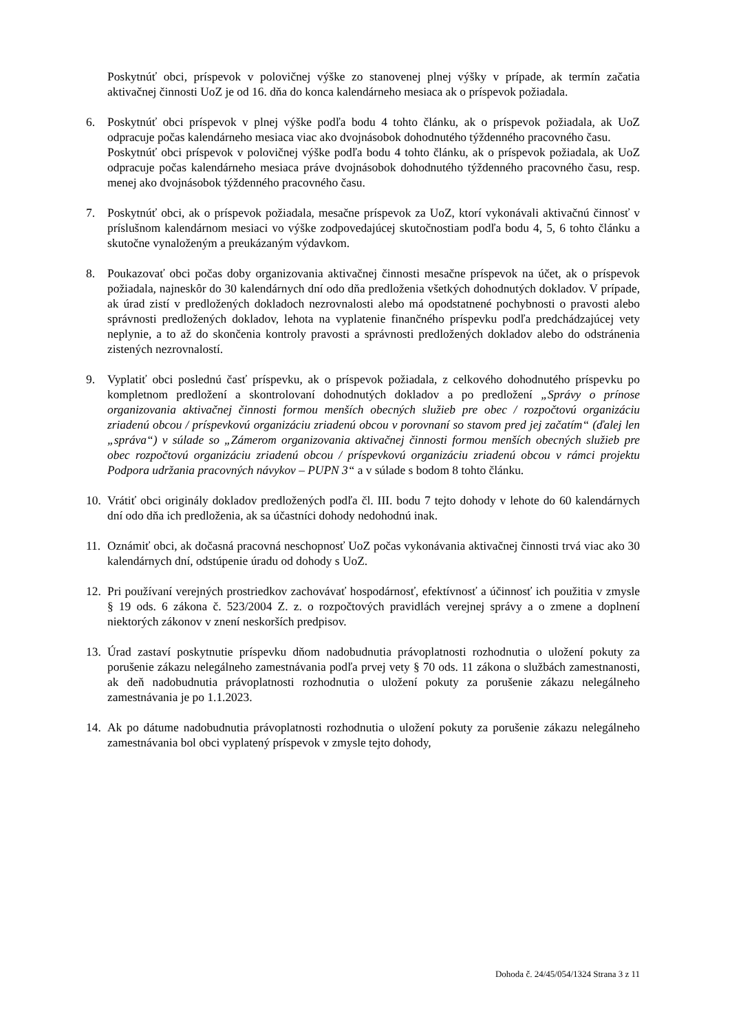Poskytnúť obci, príspevok v polovičnej výške zo stanovenej plnej výšky v prípade, ak termín začatia aktivačnej činnosti UoZ je od 16. dňa do konca kalendárneho mesiaca ak o príspevok požiadala.
6. Poskytnúť obci príspevok v plnej výške podľa bodu 4 tohto článku, ak o príspevok požiadala, ak UoZ odpracuje počas kalendárneho mesiaca viac ako dvojnásobok dohodnutého týždenného pracovného času.
Poskytnúť obci príspevok v polovičnej výške podľa bodu 4 tohto článku, ak o príspevok požiadala, ak UoZ odpracuje počas kalendárneho mesiaca práve dvojnásobok dohodnutého týždenného pracovného času, resp. menej ako dvojnásobok týždenného pracovného času.
7. Poskytnúť obci, ak o príspevok požiadala, mesačne príspevok za UoZ, ktorí vykonávali aktivačnú činnosť v príslušnom kalendárnom mesiaci vo výške zodpovedajúcej skutočnostiam podľa bodu 4, 5, 6 tohto článku a skutočne vynaloženým a preukázaným výdavkom.
8. Poukazovať obci počas doby organizovania aktivačnej činnosti mesačne príspevok na účet, ak o príspevok požiadala, najneskôr do 30 kalendárnych dní odo dňa predloženia všetkých dohodnutých dokladov. V prípade, ak úrad zistí v predložených dokladoch nezrovnalosti alebo má opodstatnené pochybnosti o pravosti alebo správnosti predložených dokladov, lehota na vyplatenie finančného príspevku podľa predchádzajúcej vety neplynie, a to až do skončenia kontroly pravosti a správnosti predložených dokladov alebo do odstránenia zistených nezrovnalostí.
9. Vyplatiť obci poslednú časť príspevku, ak o príspevok požiadala, z celkového dohodnutého príspevku po kompletnom predložení a skontrolovaní dohodnutých dokladov a po predložení „Správy o prínose organizovania aktivačnej činnosti formou menších obecných služieb pre obec / rozpočtovú organizáciu zriadenú obcou / príspevkovú organizáciu zriadenú obcou v porovnaní so stavom pred jej začatím“ (ďalej len „správa“) v súlade so „Zámerom organizovania aktivačnej činnosti formou menších obecných služieb pre obec rozpočtovú organizáciu zriadenú obcou / príspevkovú organizáciu zriadenú obcou v rámci projektu Podpora udržania pracovných návykov – PUPN 3“ a v súlade s bodom 8 tohto článku.
10.
Vrátiť obci originály dokladov predložených podľa čl. III. bodu 7 tejto dohody v lehote do 60 kalendárnych dní odo dňa ich predloženia, ak sa účastníci dohody nedohodnú inak.
11.
Oznámiť obci, ak dočasná pracovná neschopnosť UoZ počas vykonávania aktivačnej činnosti trvá viac ako 30 kalendárnych dní, odstúpenie úradu od dohody s UoZ.
12.
Pri používaní verejných prostriedkov zachovávať hospodárnosť, efektívnosť a účinnosť ich použitia v zmysle § 19 ods. 6 zákona č. 523/2004 Z. z. o rozpočtových pravidlách verejnej správy a o zmene a doplnení niektorých zákonov v znení neskorších predpisov.
13.
Úrad zastaví poskytnutie príspevku dňom nadobudnutia právoplatnosti rozhodnutia o uložení pokuty za porušenie zákazu nelegálneho zamestnávania podľa prvej vety § 70 ods. 11 zákona o službách zamestnanosti, ak deň nadobudnutia právoplatnosti rozhodnutia o uložení pokuty za porušenie zákazu nelegálneho zamestnávania je po 1.1.2023.
14.
Ak po dátume nadobudnutia právoplatnosti rozhodnutia o uložení pokuty za porušenie zákazu nelegálneho zamestnávania bol obci vyplatený príspevok v zmysle tejto dohody,
Dohoda č. 24/45/054/1324 Strana 3 z 11